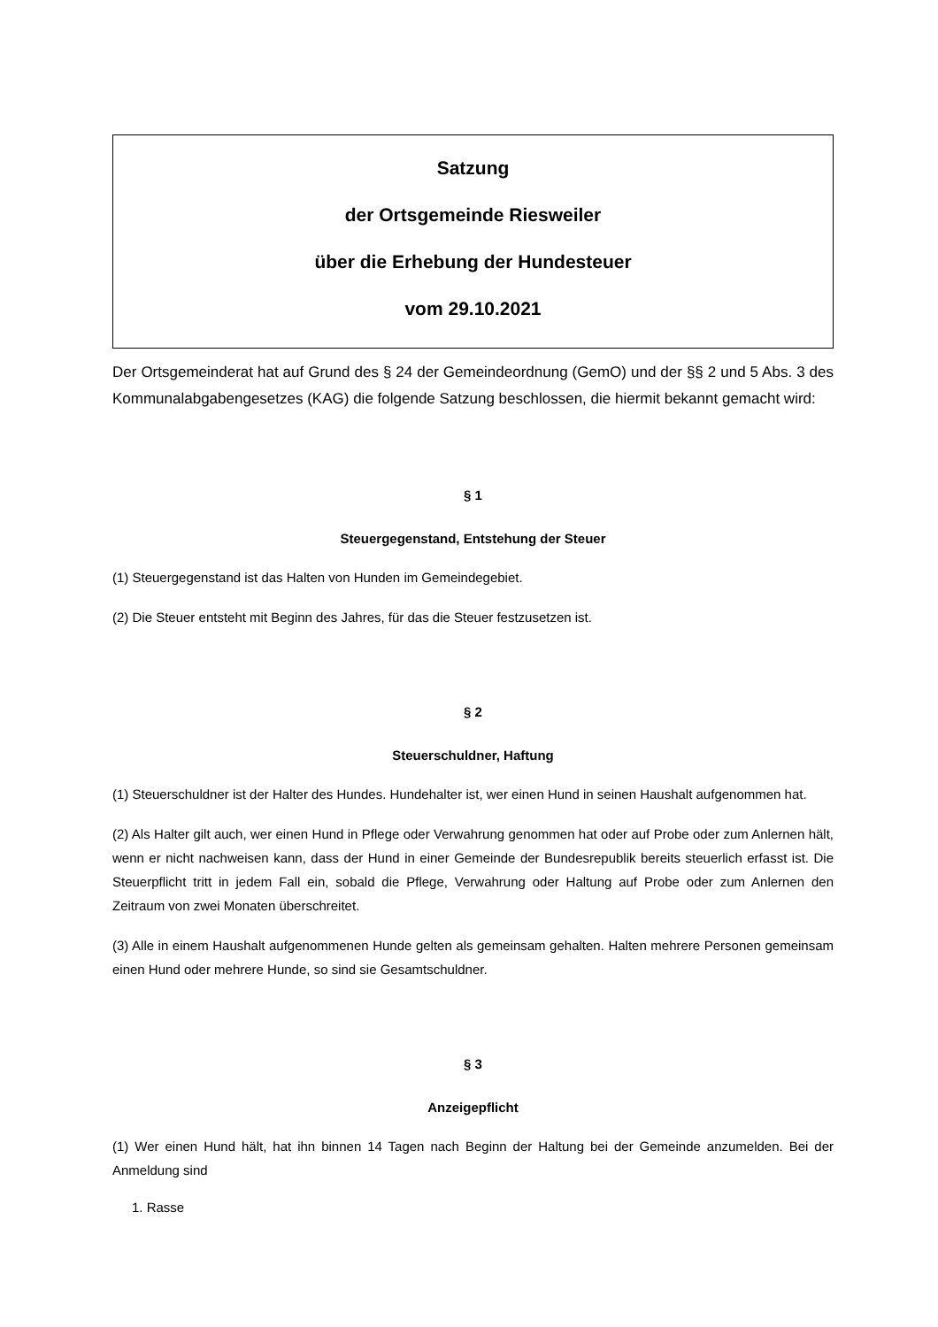Satzung
der Ortsgemeinde Riesweiler
über die Erhebung der Hundesteuer
vom 29.10.2021
Der Ortsgemeinderat hat auf Grund des § 24 der Gemeindeordnung (GemO) und der §§ 2 und 5 Abs. 3 des Kommunalabgabengesetzes (KAG) die folgende Satzung beschlossen, die hiermit bekannt gemacht wird:
§ 1
Steuergegenstand, Entstehung der Steuer
(1) Steuergegenstand ist das Halten von Hunden im Gemeindegebiet.
(2) Die Steuer entsteht mit Beginn des Jahres, für das die Steuer festzusetzen ist.
§ 2
Steuerschuldner, Haftung
(1) Steuerschuldner ist der Halter des Hundes. Hundehalter ist, wer einen Hund in seinen Haushalt aufgenommen hat.
(2) Als Halter gilt auch, wer einen Hund in Pflege oder Verwahrung genommen hat oder auf Probe oder zum Anlernen hält, wenn er nicht nachweisen kann, dass der Hund in einer Gemeinde der Bundesrepublik bereits steuerlich erfasst ist. Die Steuerpflicht tritt in jedem Fall ein, sobald die Pflege, Verwahrung oder Haltung auf Probe oder zum Anlernen den Zeitraum von zwei Monaten überschreitet.
(3) Alle in einem Haushalt aufgenommenen Hunde gelten als gemeinsam gehalten. Halten mehrere Personen gemeinsam einen Hund oder mehrere Hunde, so sind sie Gesamtschuldner.
§ 3
Anzeigepflicht
(1) Wer einen Hund hält, hat ihn binnen 14 Tagen nach Beginn der Haltung bei der Gemeinde anzumelden. Bei der Anmeldung sind
1. Rasse